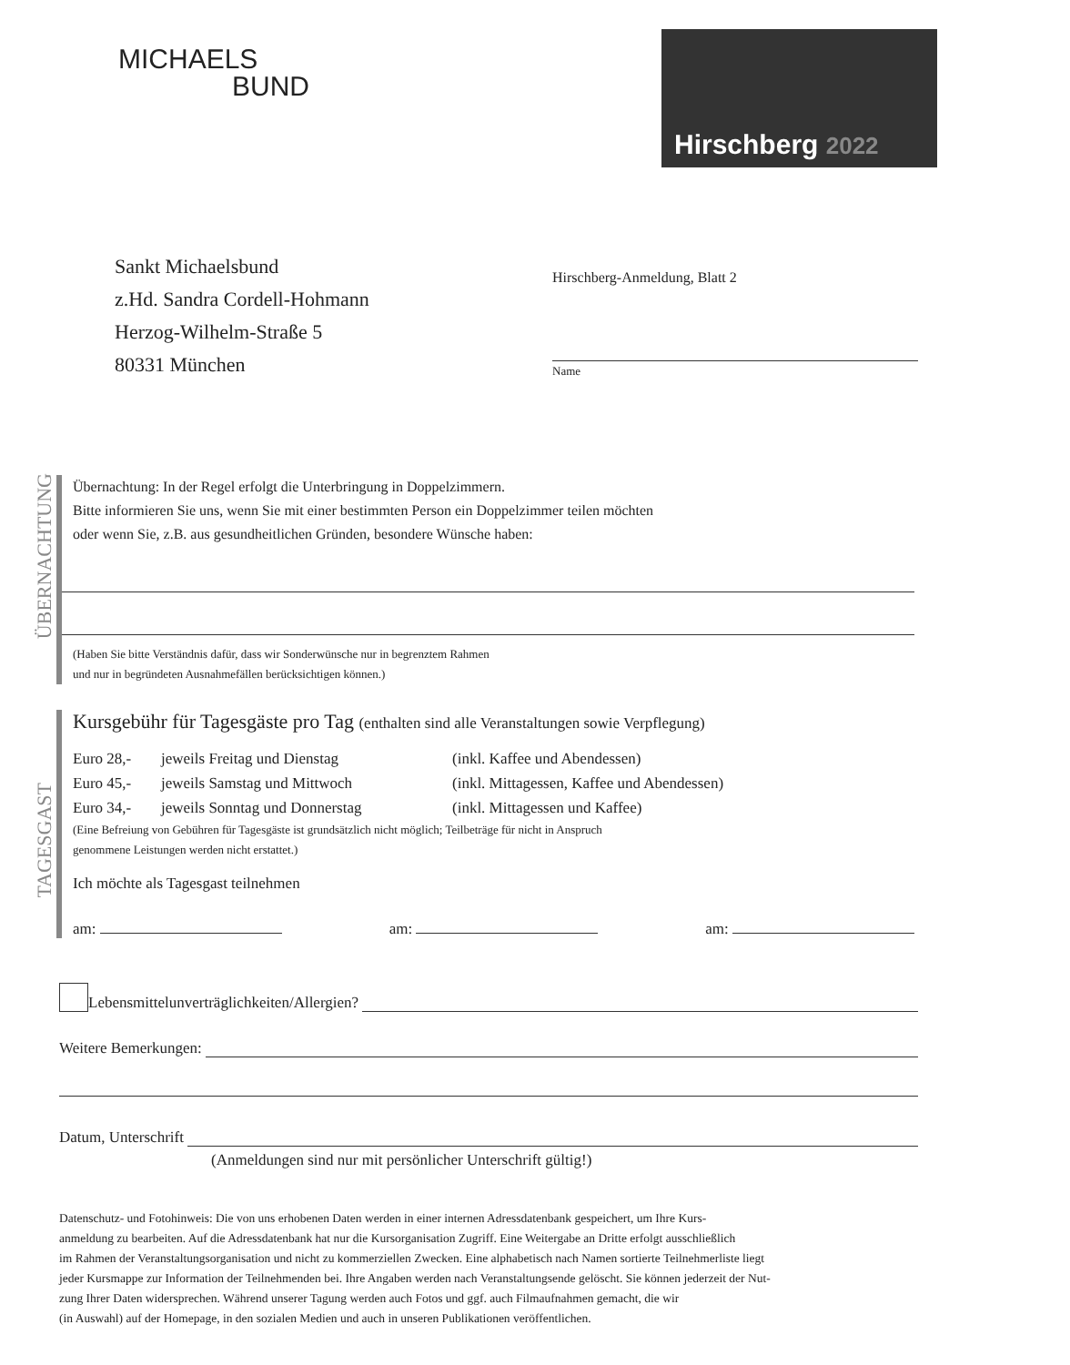MICHAELS
BUND
Hirschberg 2022
Sankt Michaelsbund
z.Hd. Sandra Cordell-Hohmann
Herzog-Wilhelm-Straße 5
80331 München
Hirschberg-Anmeldung, Blatt 2
Name
ÜBERNACHTUNG
Übernachtung: In der Regel erfolgt die Unterbringung in Doppelzimmern.
Bitte informieren Sie uns, wenn Sie mit einer bestimmten Person ein Doppelzimmer teilen möchten
oder wenn Sie, z.B. aus gesundheitlichen Gründen, besondere Wünsche haben:
(Haben Sie bitte Verständnis dafür, dass wir Sonderwünsche nur in begrenztem Rahmen
und nur in begründeten Ausnahmefällen berücksichtigen können.)
TAGESGAST
Kursgebühr für Tagesgäste pro Tag (enthalten sind alle Veranstaltungen sowie Verpflegung)
Euro 28,- jeweils Freitag und Dienstag (inkl. Kaffee und Abendessen)
Euro 45,- jeweils Samstag und Mittwoch (inkl. Mittagessen, Kaffee und Abendessen)
Euro 34,- jeweils Sonntag und Donnerstag (inkl. Mittagessen und Kaffee)
(Eine Befreiung von Gebühren für Tagesgäste ist grundsätzlich nicht möglich; Teilbeträge für nicht in Anspruch
genommene Leistungen werden nicht erstattet.)
Ich möchte als Tagesgast teilnehmen
am: am: am:
Lebensmittelunverträglichkeiten/Allergien?
Weitere Bemerkungen:
Datum, Unterschrift
(Anmeldungen sind nur mit persönlicher Unterschrift gültig!)
Datenschutz- und Fotohinweis: Die von uns erhobenen Daten werden in einer internen Adressdatenbank gespeichert, um Ihre Kurs-
anmeldung zu bearbeiten. Auf die Adressdatenbank hat nur die Kursorganisation Zugriff. Eine Weitergabe an Dritte erfolgt ausschließlich
im Rahmen der Veranstaltungsorganisation und nicht zu kommerziellen Zwecken. Eine alphabetisch nach Namen sortierte Teilnehmerliste liegt
jeder Kursmappe zur Information der Teilnehmenden bei. Ihre Angaben werden nach Veranstaltungsende gelöscht. Sie können jederzeit der Nut-
zung Ihrer Daten widersprechen. Während unserer Tagung werden auch Fotos und ggf. auch Filmaufnahmen gemacht, die wir
(in Auswahl) auf der Homepage, in den sozialen Medien und auch in unseren Publikationen veröffentlichen.